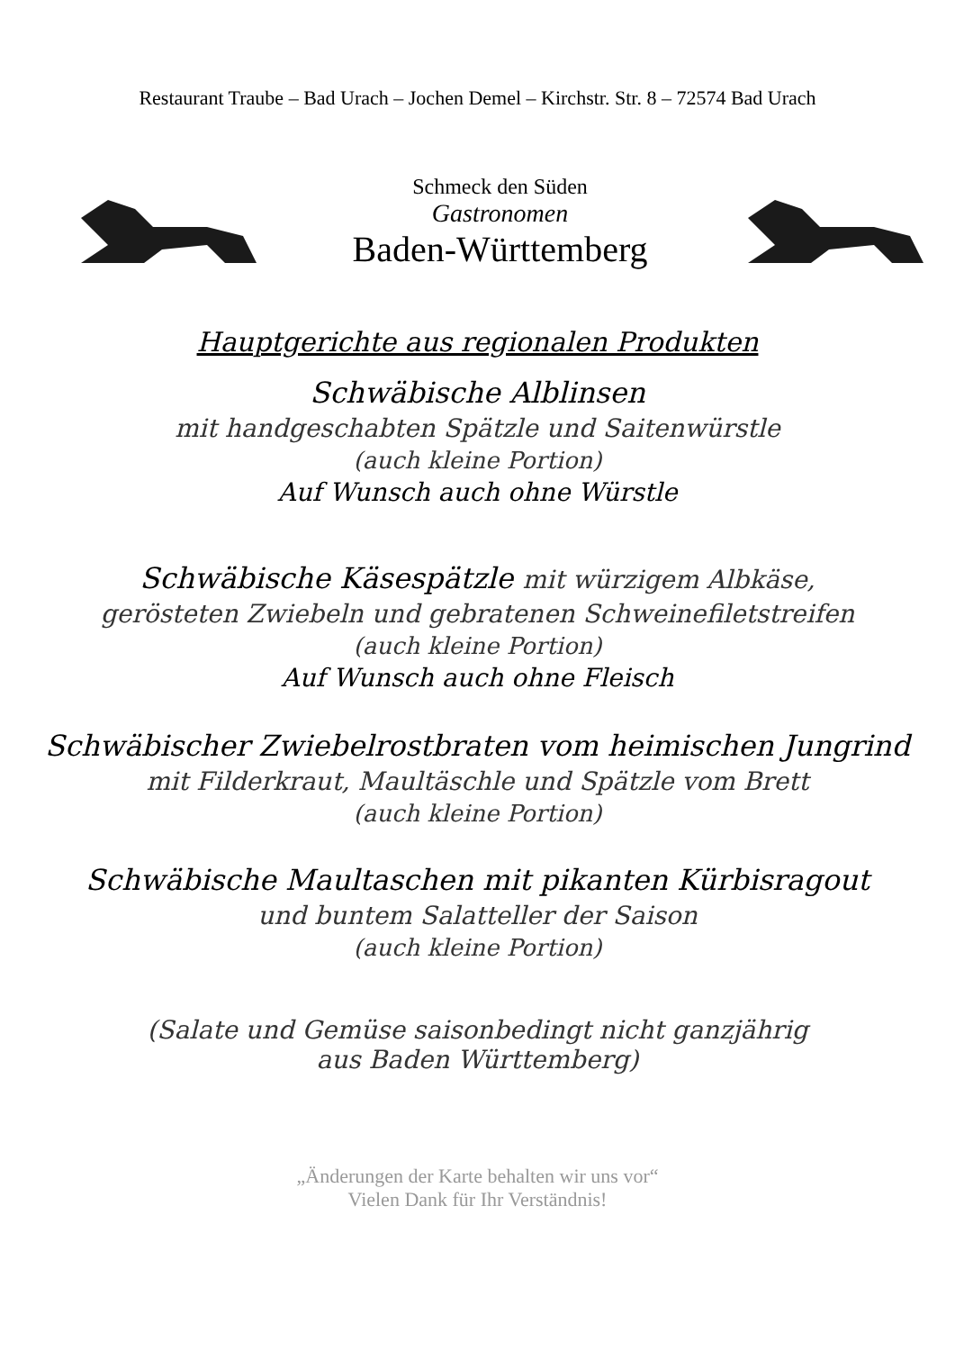Restaurant Traube – Bad Urach – Jochen Demel – Kirchstr. Str. 8 – 72574 Bad Urach
Schmeck den Süden
Gastronomen
Baden-Württemberg
Hauptgerichte aus regionalen Produkten
Schwäbische Alblinsen
mit handgeschabten Spätzle und Saitenwürstle
(auch kleine Portion)
Auf Wunsch auch ohne Würstle
Schwäbische Käsespätzle mit würzigem Albkäse,
gerösteten Zwiebeln und gebratenen Schweinefiletstreifen
(auch kleine Portion)
Auf Wunsch auch ohne Fleisch
Schwäbischer Zwiebelrostbraten vom heimischen Jungrind
mit Filderkraut, Maultäschle und Spätzle vom Brett
(auch kleine Portion)
Schwäbische Maultaschen mit pikanten Kürbisragout
und buntem Salatteller der Saison
(auch kleine Portion)
(Salate und Gemüse saisonbedingt nicht ganzjährig
aus Baden Württemberg)
„Änderungen der Karte behalten wir uns vor“
Vielen Dank für Ihr Verständnis!